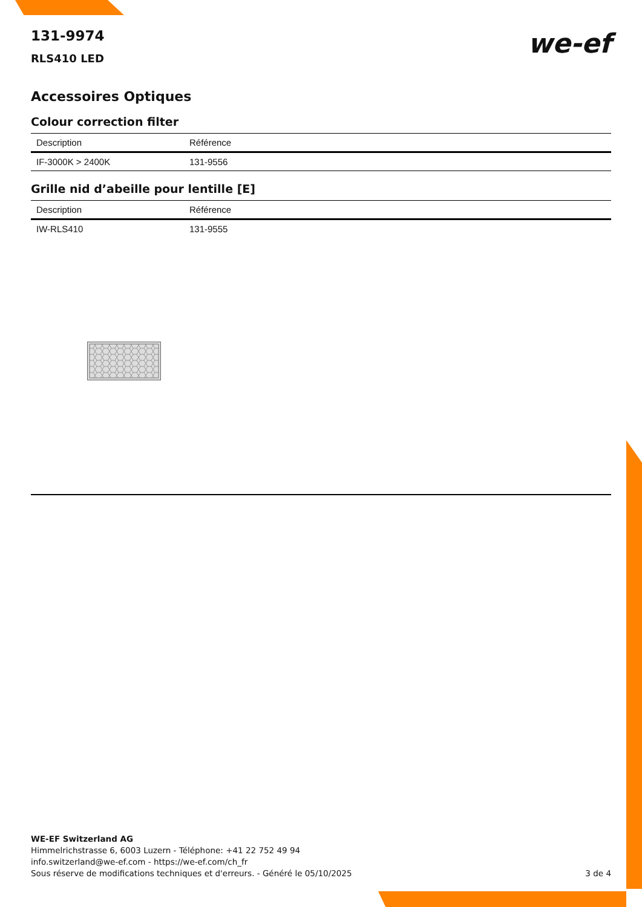we-ef
131-9974
RLS410 LED
Accessoires Optiques
Colour correction filter
| Description | Référence |
| --- | --- |
| IF-3000K > 2400K | 131-9556 |
Grille nid d’abeille pour lentille [E]
| Description | Référence |
| --- | --- |
| IW-RLS410 | 131-9555 |
WE-EF Switzerland AG
Himmelrichstrasse 6, 6003 Luzern - Téléphone: +41 22 752 49 94
info.switzerland@we-ef.com - https://we-ef.com/ch_fr
3 de 4 Sous réserve de modifications techniques et d'erreurs. - Généré le 05/10/2025